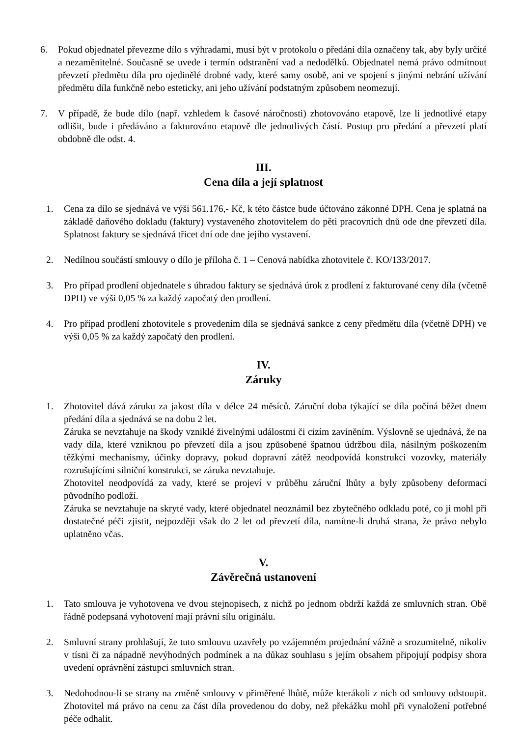6. Pokud objednatel převezme dílo s výhradami, musí být v protokolu o předání díla označeny tak, aby byly určité a nezaměnitelné. Současně se uvede i termín odstranění vad a nedodělků. Objednatel nemá právo odmítnout převzetí předmětu díla pro ojedinělé drobné vady, které samy osobě, ani ve spojení s jinými nebrání užívání předmětu díla funkčně nebo esteticky, ani jeho užívání podstatným způsobem neomezují.
7. V případě, že bude dílo (např. vzhledem k časové náročnosti) zhotovováno etapově, lze li jednotlivé etapy odlišit, bude i předáváno a fakturováno etapově dle jednotlivých částí. Postup pro předání a převzetí platí obdobně dle odst. 4.
III.
Cena díla a její splatnost
1. Cena za dílo se sjednává ve výši 561.176,- Kč, k této částce bude účtováno zákonné DPH. Cena je splatná na základě daňového dokladu (faktury) vystaveného zhotovitelem do pěti pracovních dnů ode dne převzetí díla. Splatnost faktury se sjednává třicet dní ode dne jejího vystavení.
2. Nedílnou součástí smlouvy o dílo je příloha č. 1 – Cenová nabídka zhotovitele č. KO/133/2017.
3. Pro případ prodlení objednatele s úhradou faktury se sjednává úrok z prodlení z fakturované ceny díla (včetně DPH) ve výši 0,05 % za každý započatý den prodlení.
4. Pro případ prodlení zhotovitele s provedením díla se sjednává sankce z ceny předmětu díla (včetně DPH) ve výši 0,05 % za každý započatý den prodlení.
IV.
Záruky
1. Zhotovitel dává záruku za jakost díla v délce 24 měsíců. Záruční doba týkající se díla počíná běžet dnem předání díla a sjednává se na dobu 2 let.
Záruka se nevztahuje na škody vzniklé živelnými událostmi či cizím zaviněním. Výslovně se ujednává, že na vady díla, které vzniknou po převzetí díla a jsou způsobené špatnou údržbou díla, násilným poškozením těžkými mechanismy, účinky dopravy, pokud dopravní zátěž neodpovídá konstrukci vozovky, materiály rozrušujícími silniční konstrukci, se záruka nevztahuje.
Zhotovitel neodpovídá za vady, které se projeví v průběhu záruční lhůty a byly způsobeny deformací původního podloží.
Záruka se nevztahuje na skryté vady, které objednatel neoznámil bez zbytečného odkladu poté, co ji mohl při dostatečné péči zjistit, nejpozději však do 2 let od převzetí díla, namítne-li druhá strana, že právo nebylo uplatněno včas.
V.
Závěrečná ustanovení
1. Tato smlouva je vyhotovena ve dvou stejnopisech, z nichž po jednom obdrží každá ze smluvních stran. Obě řádně podepsaná vyhotovení mají právní sílu originálu.
2. Smluvní strany prohlašují, že tuto smlouvu uzavřely po vzájemném projednání vážně a srozumitelně, nikoliv v tísni či za nápadně nevýhodných podmínek a na důkaz souhlasu s jejím obsahem připojují podpisy shora uvedení oprávnění zástupci smluvních stran.
3. Nedohodnou-li se strany na změně smlouvy v přiměřené lhůtě, může kterákoli z nich od smlouvy odstoupit. Zhotovitel má právo na cenu za část díla provedenou do doby, než překážku mohl při vynaložení potřebné péče odhalit.